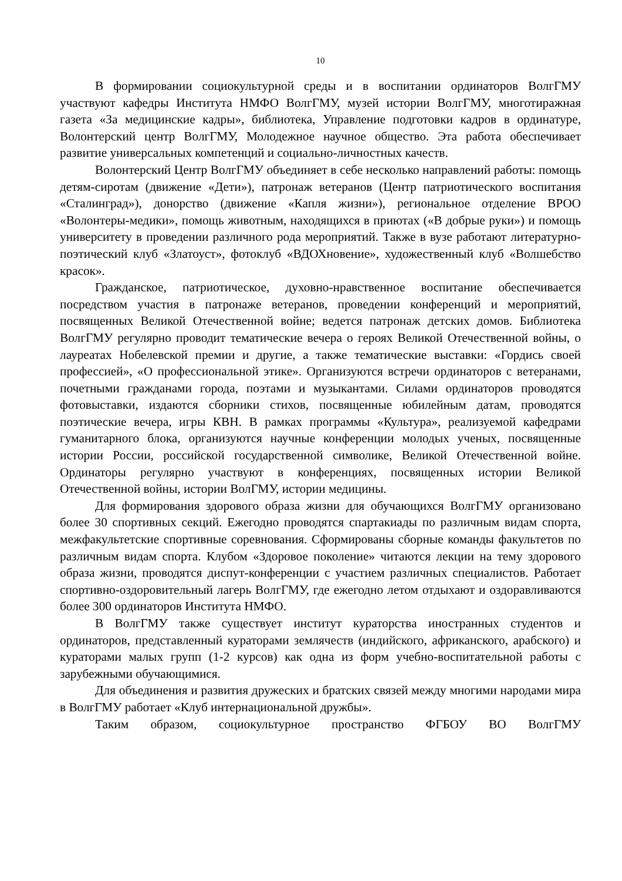10
В формировании социокультурной среды и в воспитании ординаторов ВолгГМУ участвуют кафедры Института НМФО ВолгГМУ, музей истории ВолгГМУ, многотиражная газета «За медицинские кадры», библиотека, Управление подготовки кадров в ординатуре, Волонтерский центр ВолгГМУ, Молодежное научное общество. Эта работа обеспечивает развитие универсальных компетенций и социально-личностных качеств.
Волонтерский Центр ВолгГМУ объединяет в себе несколько направлений работы: помощь детям-сиротам (движение «Дети»), патронаж ветеранов (Центр патриотического воспитания «Сталинград»), донорство (движение «Капля жизни»), региональное отделение ВРОО «Волонтеры-медики», помощь животным, находящихся в приютах («В добрые руки») и помощь университету в проведении различного рода мероприятий. Также в вузе работают литературно-поэтический клуб «Златоуст», фотоклуб «ВДОХновение», художественный клуб «Волшебство красок».
Гражданское, патриотическое, духовно-нравственное воспитание обеспечивается посредством участия в патронаже ветеранов, проведении конференций и мероприятий, посвященных Великой Отечественной войне; ведется патронаж детских домов. Библиотека ВолгГМУ регулярно проводит тематические вечера о героях Великой Отечественной войны, о лауреатах Нобелевской премии и другие, а также тематические выставки: «Гордись своей профессией», «О профессиональной этике». Организуются встречи ординаторов с ветеранами, почетными гражданами города, поэтами и музыкантами. Силами ординаторов проводятся фотовыставки, издаются сборники стихов, посвященные юбилейным датам, проводятся поэтические вечера, игры КВН. В рамках программы «Культура», реализуемой кафедрами гуманитарного блока, организуются научные конференции молодых ученых, посвященные истории России, российской государственной символике, Великой Отечественной войне. Ординаторы регулярно участвуют в конференциях, посвященных истории Великой Отечественной войны, истории ВолГМУ, истории медицины.
Для формирования здорового образа жизни для обучающихся ВолгГМУ организовано более 30 спортивных секций. Ежегодно проводятся спартакиады по различным видам спорта, межфакультетские спортивные соревнования. Сформированы сборные команды факультетов по различным видам спорта. Клубом «Здоровое поколение» читаются лекции на тему здорового образа жизни, проводятся диспут-конференции с участием различных специалистов. Работает спортивно-оздоровительный лагерь ВолгГМУ, где ежегодно летом отдыхают и оздоравливаются более 300 ординаторов Института НМФО.
В ВолгГМУ также существует институт кураторства иностранных студентов и ординаторов, представленный кураторами землячеств (индийского, африканского, арабского) и кураторами малых групп (1-2 курсов) как одна из форм учебно-воспитательной работы с зарубежными обучающимися.
Для объединения и развития дружеских и братских связей между многими народами мира в ВолгГМУ работает «Клуб интернациональной дружбы».
Таким образом, социокультурное пространство ФГБОУ ВО ВолгГМУ